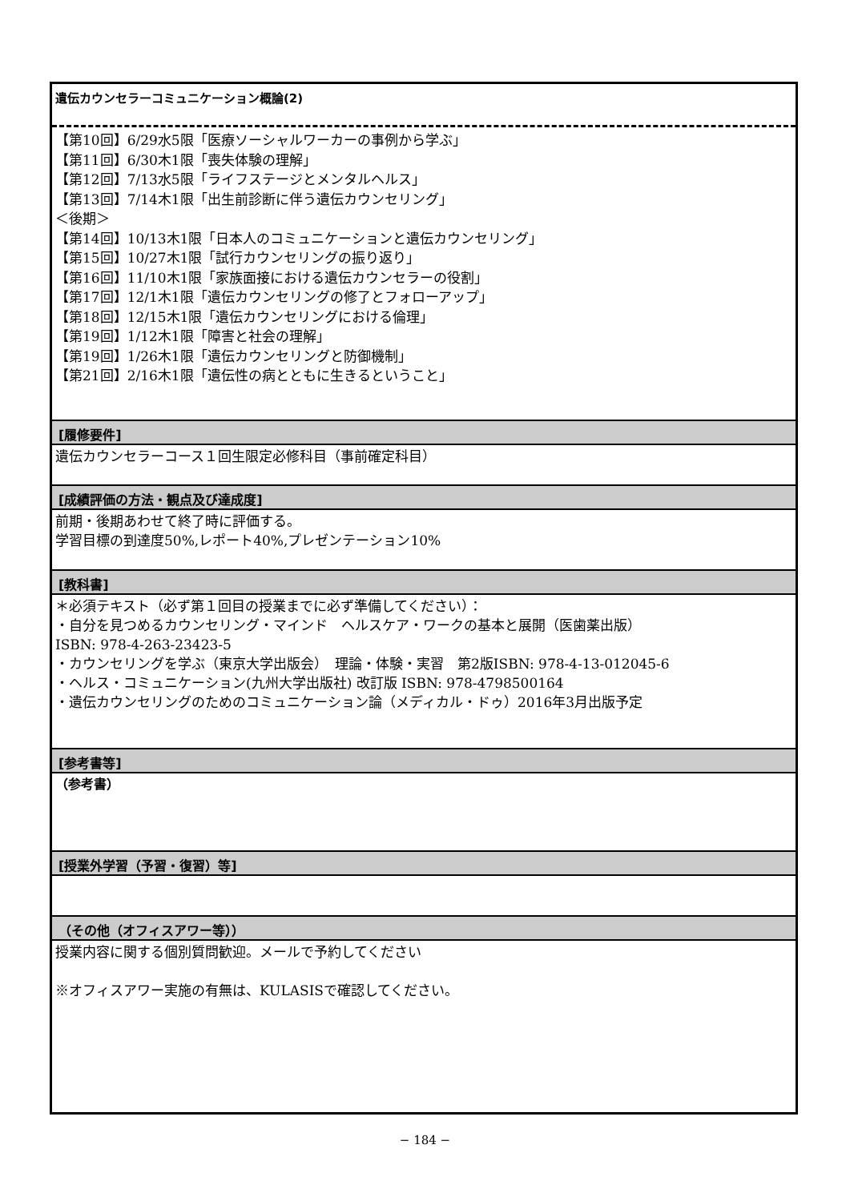遺伝カウンセラーコミュニケーション概論(2)
【第10回】6/29水5限「医療ソーシャルワーカーの事例から学ぶ」
【第11回】6/30木1限「喪失体験の理解」
【第12回】7/13水5限「ライフステージとメンタルヘルス」
【第13回】7/14木1限「出生前診断に伴う遺伝カウンセリング」
＜後期＞
【第14回】10/13木1限「日本人のコミュニケーションと遺伝カウンセリング」
【第15回】10/27木1限「試行カウンセリングの振り返り」
【第16回】11/10木1限「家族面接における遺伝カウンセラーの役割」
【第17回】12/1木1限「遺伝カウンセリングの修了とフォローアップ」
【第18回】12/15木1限「遺伝カウンセリングにおける倫理」
【第19回】1/12木1限「障害と社会の理解」
【第19回】1/26木1限「遺伝カウンセリングと防御機制」
【第21回】2/16木1限「遺伝性の病とともに生きるということ」
[履修要件]
遺伝カウンセラーコース１回生限定必修科目（事前確定科目）
[成績評価の方法・観点及び達成度]
前期・後期あわせて終了時に評価する。
学習目標の到達度50%,レポート40%,プレゼンテーション10%
[教科書]
＊必須テキスト（必ず第１回目の授業までに必ず準備してください）：
・自分を見つめるカウンセリング・マインド　ヘルスケア・ワークの基本と展開（医歯薬出版）
ISBN: 978-4-263-23423-5
・カウンセリングを学ぶ（東京大学出版会）　理論・体験・実習　第2版ISBN: 978-4-13-012045-6
・ヘルス・コミュニケーション(九州大学出版社) 改訂版 ISBN: 978-4798500164
・遺伝カウンセリングのためのコミュニケーション論（メディカル・ドゥ）2016年3月出版予定
[参考書等]
（参考書）
[授業外学習（予習・復習）等]
（その他（オフィスアワー等））
授業内容に関する個別質問歓迎。メールで予約してください
※オフィスアワー実施の有無は、KULASISで確認してください。
− 184 −